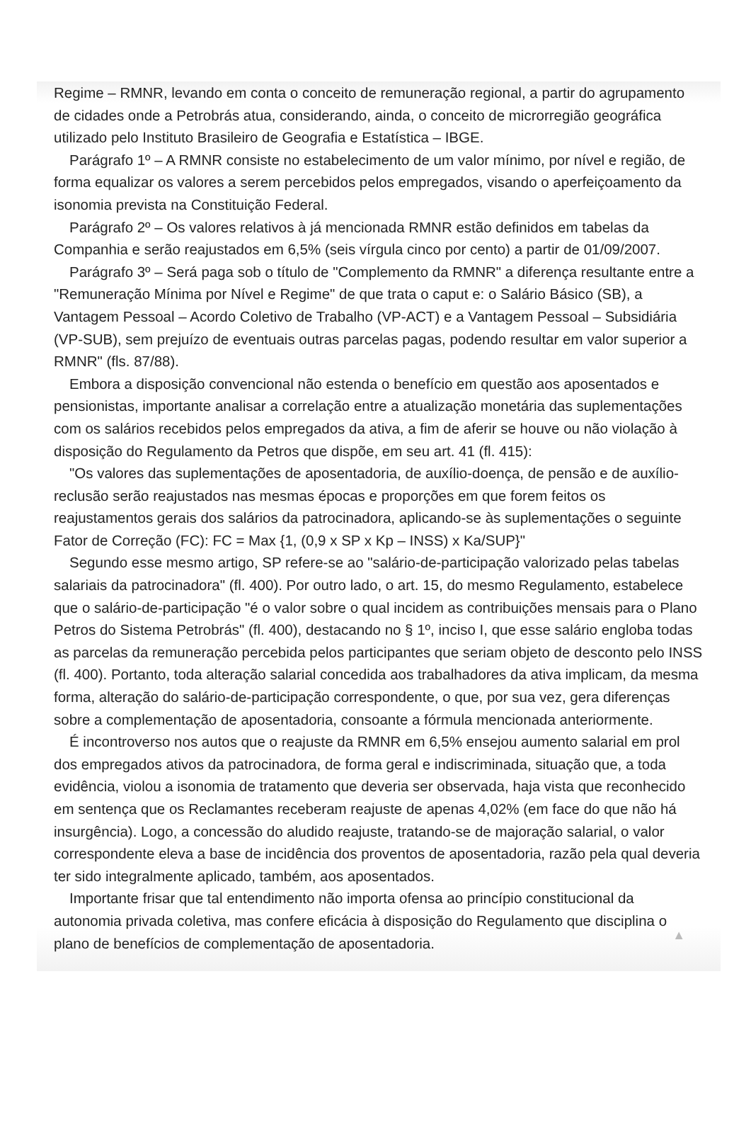Regime – RMNR, levando em conta o conceito de remuneração regional, a partir do agrupamento de cidades onde a Petrobrás atua, considerando, ainda, o conceito de microrregião geográfica utilizado pelo Instituto Brasileiro de Geografia e Estatística – IBGE.
Parágrafo 1º – A RMNR consiste no estabelecimento de um valor mínimo, por nível e região, de forma equalizar os valores a serem percebidos pelos empregados, visando o aperfeiçoamento da isonomia prevista na Constituição Federal.
Parágrafo 2º – Os valores relativos à já mencionada RMNR estão definidos em tabelas da Companhia e serão reajustados em 6,5% (seis vírgula cinco por cento) a partir de 01/09/2007.
Parágrafo 3º – Será paga sob o título de "Complemento da RMNR" a diferença resultante entre a "Remuneração Mínima por Nível e Regime" de que trata o caput e: o Salário Básico (SB), a Vantagem Pessoal – Acordo Coletivo de Trabalho (VP-ACT) e a Vantagem Pessoal – Subsidiária (VP-SUB), sem prejuízo de eventuais outras parcelas pagas, podendo resultar em valor superior a RMNR" (fls. 87/88).
Embora a disposição convencional não estenda o benefício em questão aos aposentados e pensionistas, importante analisar a correlação entre a atualização monetária das suplementações com os salários recebidos pelos empregados da ativa, a fim de aferir se houve ou não violação à disposição do Regulamento da Petros que dispõe, em seu art. 41 (fl. 415):
"Os valores das suplementações de aposentadoria, de auxílio-doença, de pensão e de auxílio-reclusão serão reajustados nas mesmas épocas e proporções em que forem feitos os reajustamentos gerais dos salários da patrocinadora, aplicando-se às suplementações o seguinte Fator de Correção (FC): FC = Max {1, (0,9 x SP x Kp – INSS) x Ka/SUP}"
Segundo esse mesmo artigo, SP refere-se ao "salário-de-participação valorizado pelas tabelas salariais da patrocinadora" (fl. 400). Por outro lado, o art. 15, do mesmo Regulamento, estabelece que o salário-de-participação "é o valor sobre o qual incidem as contribuições mensais para o Plano Petros do Sistema Petrobrás" (fl. 400), destacando no § 1º, inciso I, que esse salário engloba todas as parcelas da remuneração percebida pelos participantes que seriam objeto de desconto pelo INSS (fl. 400). Portanto, toda alteração salarial concedida aos trabalhadores da ativa implicam, da mesma forma, alteração do salário-de-participação correspondente, o que, por sua vez, gera diferenças sobre a complementação de aposentadoria, consoante a fórmula mencionada anteriormente.
É incontroverso nos autos que o reajuste da RMNR em 6,5% ensejou aumento salarial em prol dos empregados ativos da patrocinadora, de forma geral e indiscriminada, situação que, a toda evidência, violou a isonomia de tratamento que deveria ser observada, haja vista que reconhecido em sentença que os Reclamantes receberam reajuste de apenas 4,02% (em face do que não há insurgência). Logo, a concessão do aludido reajuste, tratando-se de majoração salarial, o valor correspondente eleva a base de incidência dos proventos de aposentadoria, razão pela qual deveria ter sido integralmente aplicado, também, aos aposentados.
Importante frisar que tal entendimento não importa ofensa ao princípio constitucional da autonomia privada coletiva, mas confere eficácia à disposição do Regulamento que disciplina o plano de benefícios de complementação de aposentadoria.
▲